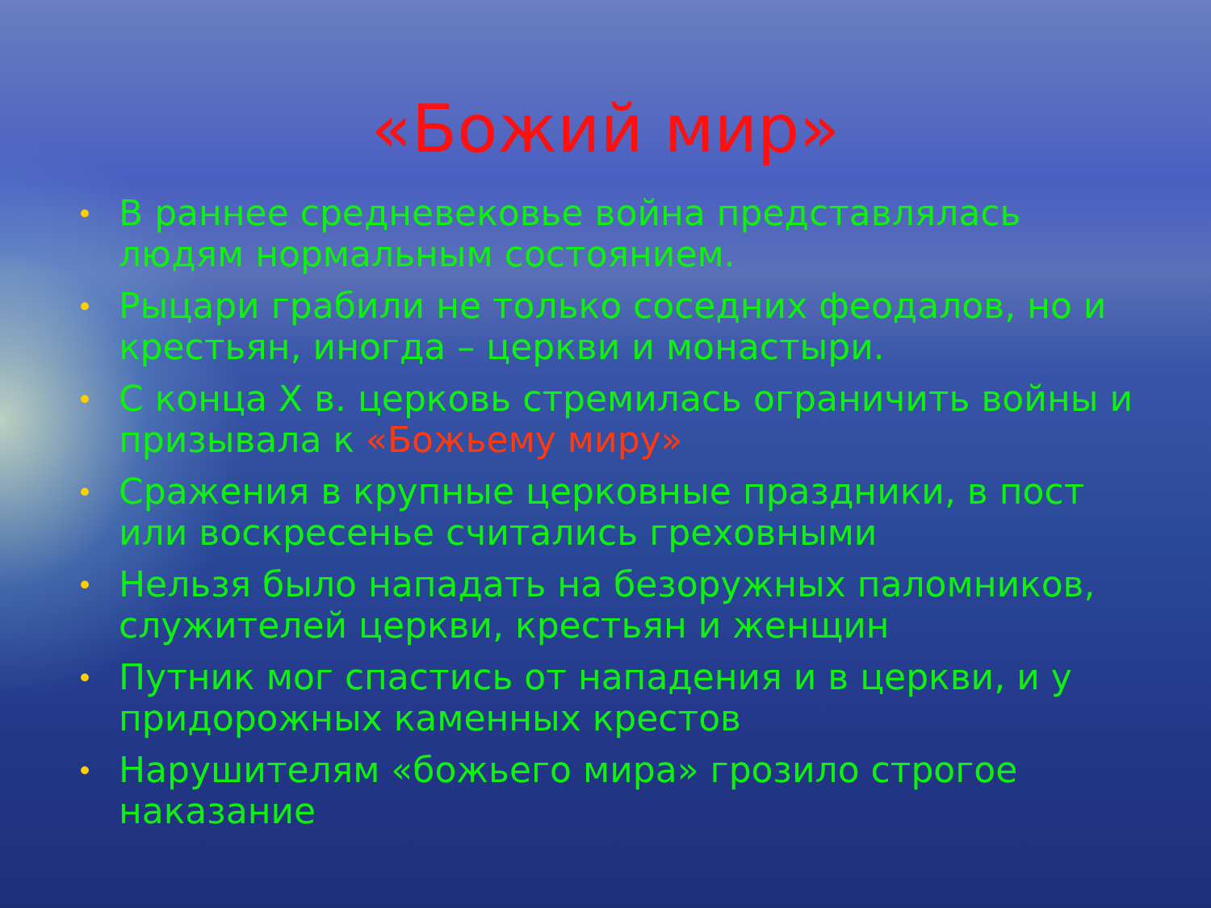«Божий мир»
• В раннее средневековье война представлялась людям нормальным состоянием.
• Рыцари грабили не только соседних феодалов, но и крестьян, иногда – церкви и монастыри.
• С конца X в. церковь стремилась ограничить войны и призывала к «Божьему миру»
• Сражения в крупные церковные праздники, в пост или воскресенье считались греховными
• Нельзя было нападать на безоружных паломников, служителей церкви, крестьян и женщин
• Путник мог спастись от нападения и в церкви, и у придорожных каменных крестов
• Нарушителям «божьего мира» грозило строгое наказание